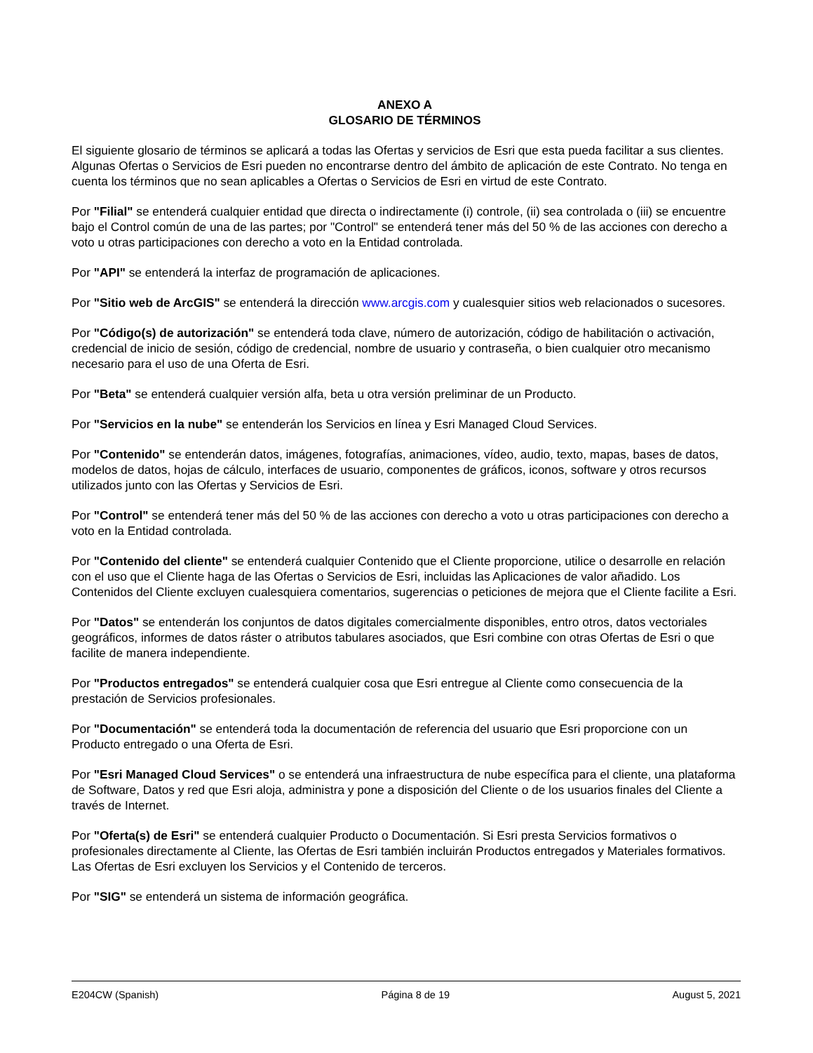ANEXO A
GLOSARIO DE TÉRMINOS
El siguiente glosario de términos se aplicará a todas las Ofertas y servicios de Esri que esta pueda facilitar a sus clientes. Algunas Ofertas o Servicios de Esri pueden no encontrarse dentro del ámbito de aplicación de este Contrato. No tenga en cuenta los términos que no sean aplicables a Ofertas o Servicios de Esri en virtud de este Contrato.
Por "Filial" se entenderá cualquier entidad que directa o indirectamente (i) controle, (ii) sea controlada o (iii) se encuentre bajo el Control común de una de las partes; por "Control" se entenderá tener más del 50 % de las acciones con derecho a voto u otras participaciones con derecho a voto en la Entidad controlada.
Por "API" se entenderá la interfaz de programación de aplicaciones.
Por "Sitio web de ArcGIS" se entenderá la dirección www.arcgis.com y cualesquier sitios web relacionados o sucesores.
Por "Código(s) de autorización" se entenderá toda clave, número de autorización, código de habilitación o activación, credencial de inicio de sesión, código de credencial, nombre de usuario y contraseña, o bien cualquier otro mecanismo necesario para el uso de una Oferta de Esri.
Por "Beta" se entenderá cualquier versión alfa, beta u otra versión preliminar de un Producto.
Por "Servicios en la nube" se entenderán los Servicios en línea y Esri Managed Cloud Services.
Por "Contenido" se entenderán datos, imágenes, fotografías, animaciones, vídeo, audio, texto, mapas, bases de datos, modelos de datos, hojas de cálculo, interfaces de usuario, componentes de gráficos, iconos, software y otros recursos utilizados junto con las Ofertas y Servicios de Esri.
Por "Control" se entenderá tener más del 50 % de las acciones con derecho a voto u otras participaciones con derecho a voto en la Entidad controlada.
Por "Contenido del cliente" se entenderá cualquier Contenido que el Cliente proporcione, utilice o desarrolle en relación con el uso que el Cliente haga de las Ofertas o Servicios de Esri, incluidas las Aplicaciones de valor añadido. Los Contenidos del Cliente excluyen cualesquiera comentarios, sugerencias o peticiones de mejora que el Cliente facilite a Esri.
Por "Datos" se entenderán los conjuntos de datos digitales comercialmente disponibles, entro otros, datos vectoriales geográficos, informes de datos ráster o atributos tabulares asociados, que Esri combine con otras Ofertas de Esri o que facilite de manera independiente.
Por "Productos entregados" se entenderá cualquier cosa que Esri entregue al Cliente como consecuencia de la prestación de Servicios profesionales.
Por "Documentación" se entenderá toda la documentación de referencia del usuario que Esri proporcione con un Producto entregado o una Oferta de Esri.
Por "Esri Managed Cloud Services" o se entenderá una infraestructura de nube específica para el cliente, una plataforma de Software, Datos y red que Esri aloja, administra y pone a disposición del Cliente o de los usuarios finales del Cliente a través de Internet.
Por "Oferta(s) de Esri" se entenderá cualquier Producto o Documentación. Si Esri presta Servicios formativos o profesionales directamente al Cliente, las Ofertas de Esri también incluirán Productos entregados y Materiales formativos. Las Ofertas de Esri excluyen los Servicios y el Contenido de terceros.
Por "SIG" se entenderá un sistema de información geográfica.
E204CW (Spanish) Página 8 de 19 August 5, 2021